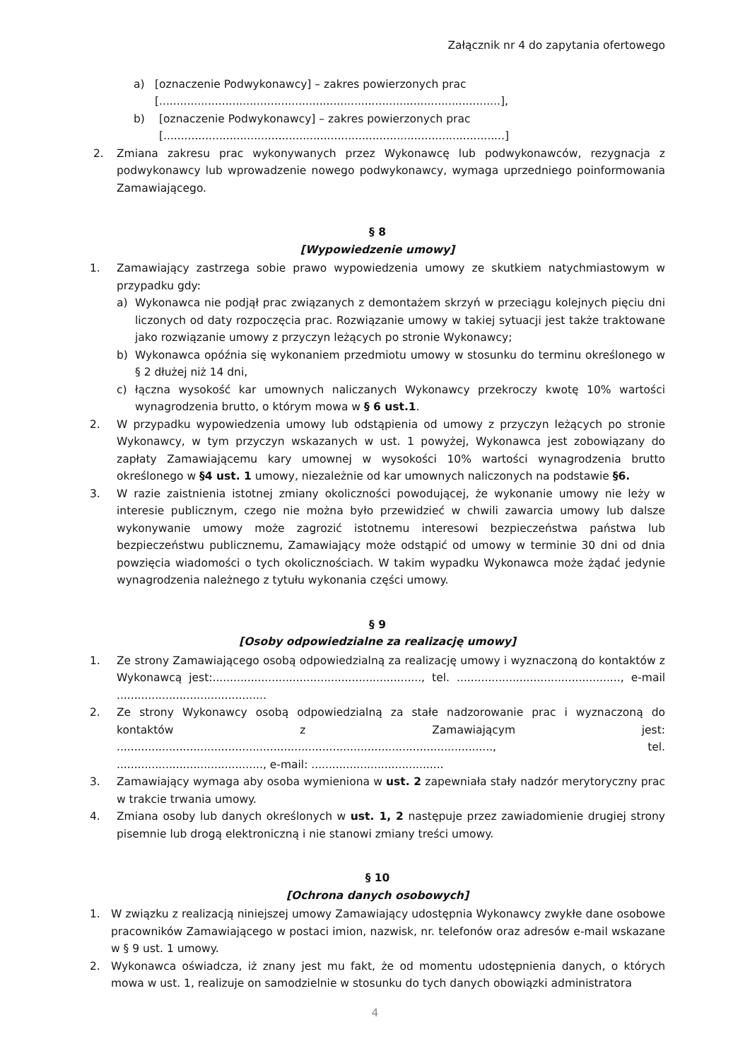Załącznik nr 4 do zapytania ofertowego
a) [oznaczenie Podwykonawcy] – zakres powierzonych prac
[..................................................................................................],
b) [oznaczenie Podwykonawcy] – zakres powierzonych prac
[..................................................................................................]
2. Zmiana zakresu prac wykonywanych przez Wykonawcę lub podwykonawców, rezygnacja z podwykonawcy lub wprowadzenie nowego podwykonawcy, wymaga uprzedniego poinformowania Zamawiającego.
§ 8
[Wypowiedzenie umowy]
1. Zamawiający zastrzega sobie prawo wypowiedzenia umowy ze skutkiem natychmiastowym w przypadku gdy:
a) Wykonawca nie podjął prac związanych z demontażem skrzyń w przeciągu kolejnych pięciu dni liczonych od daty rozpoczęcia prac. Rozwiązanie umowy w takiej sytuacji jest także traktowane jako rozwiązanie umowy z przyczyn leżących po stronie Wykonawcy;
b) Wykonawca opóźnia się wykonaniem przedmiotu umowy w stosunku do terminu określonego w § 2 dłużej niż 14 dni,
c) łączna wysokość kar umownych naliczanych Wykonawcy przekroczy kwotę 10% wartości wynagrodzenia brutto, o którym mowa w § 6 ust.1.
2. W przypadku wypowiedzenia umowy lub odstąpienia od umowy z przyczyn leżących po stronie Wykonawcy, w tym przyczyn wskazanych w ust. 1 powyżej, Wykonawca jest zobowiązany do zapłaty Zamawiającemu kary umownej w wysokości 10% wartości wynagrodzenia brutto określonego w §4 ust. 1 umowy, niezależnie od kar umownych naliczonych na podstawie §6.
3. W razie zaistnienia istotnej zmiany okoliczności powodującej, że wykonanie umowy nie leży w interesie publicznym, czego nie można było przewidzieć w chwili zawarcia umowy lub dalsze wykonywanie umowy może zagrozić istotnemu interesowi bezpieczeństwa państwa lub bezpieczeństwu publicznemu, Zamawiający może odstąpić od umowy w terminie 30 dni od dnia powzięcia wiadomości o tych okolicznościach. W takim wypadku Wykonawca może żądać jedynie wynagrodzenia należnego z tytułu wykonania części umowy.
§ 9
[Osoby odpowiedzialne za realizację umowy]
1. Ze strony Zamawiającego osobą odpowiedzialną za realizację umowy i wyznaczoną do kontaktów z Wykonawcą jest:............................................................, tel. ..............................................., e-mail ...........................................
2. Ze strony Wykonawcy osobą odpowiedzialną za stałe nadzorowanie prac i wyznaczoną do kontaktów z Zamawiającym jest: ............................................................................................................, tel. .........................................., e-mail: ......................................
3. Zamawiający wymaga aby osoba wymieniona w ust. 2 zapewniała stały nadzór merytoryczny prac w trakcie trwania umowy.
4. Zmiana osoby lub danych określonych w ust. 1, 2 następuje przez zawiadomienie drugiej strony pisemnie lub drogą elektroniczną i nie stanowi zmiany treści umowy.
§ 10
[Ochrona danych osobowych]
1. W związku z realizacją niniejszej umowy Zamawiający udostępnia Wykonawcy zwykłe dane osobowe pracowników Zamawiającego w postaci imion, nazwisk, nr. telefonów oraz adresów e-mail wskazane w § 9 ust. 1 umowy.
2. Wykonawca oświadcza, iż znany jest mu fakt, że od momentu udostępnienia danych, o których mowa w ust. 1, realizuje on samodzielnie w stosunku do tych danych obowiązki administratora
4